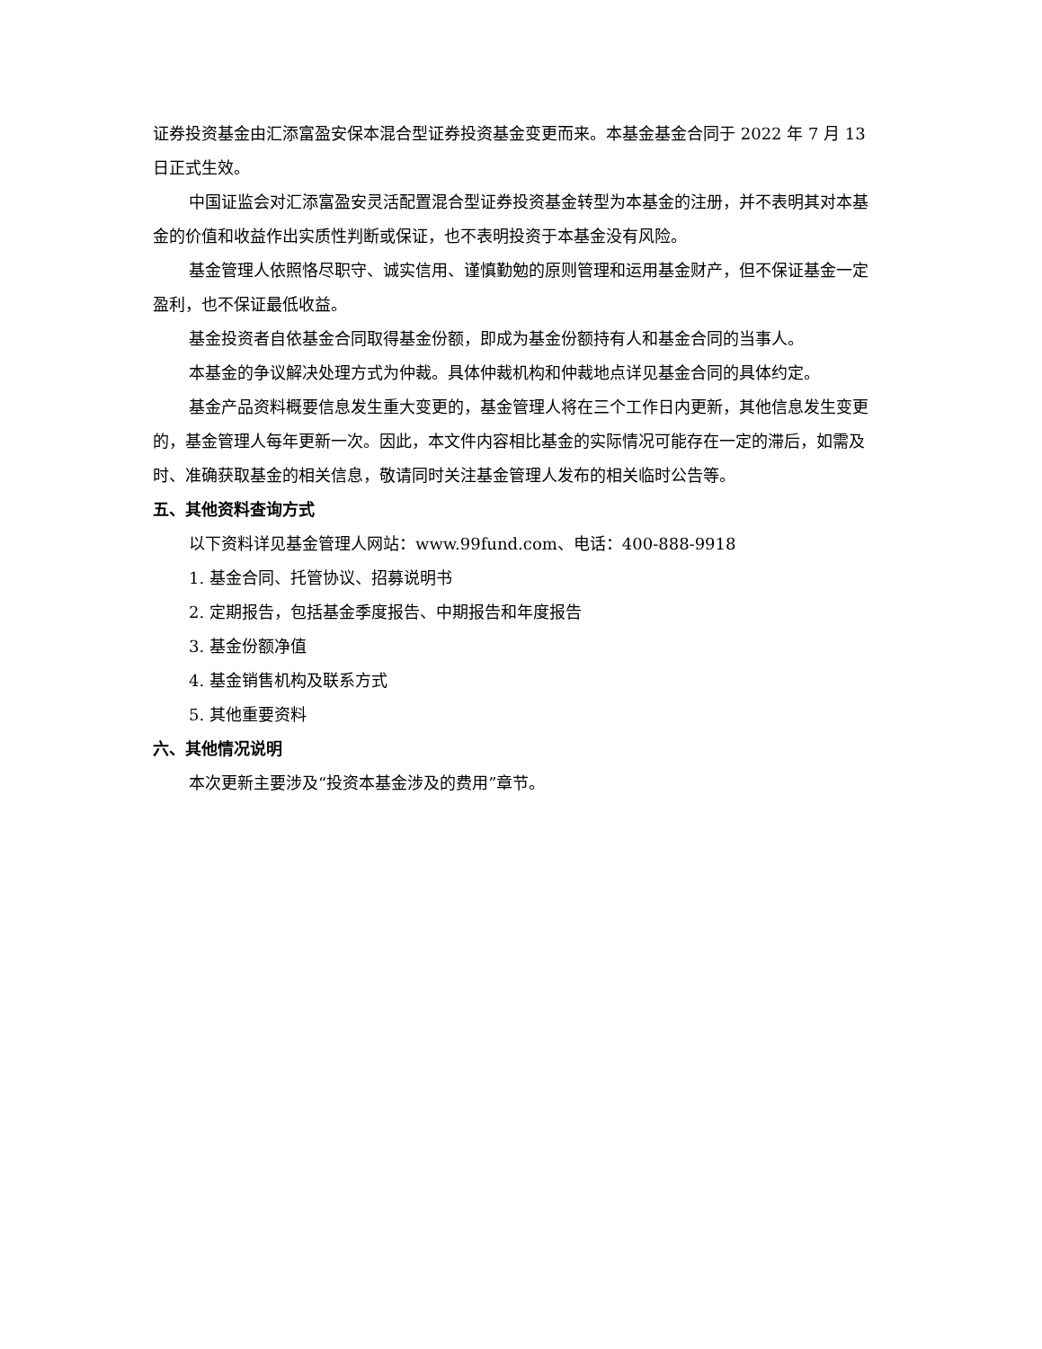证券投资基金由汇添富盈安保本混合型证券投资基金变更而来。本基金基金合同于 2022 年 7 月 13 日正式生效。
中国证监会对汇添富盈安灵活配置混合型证券投资基金转型为本基金的注册，并不表明其对本基金的价值和收益作出实质性判断或保证，也不表明投资于本基金没有风险。
基金管理人依照恪尽职守、诚实信用、谨慎勤勉的原则管理和运用基金财产，但不保证基金一定盈利，也不保证最低收益。
基金投资者自依基金合同取得基金份额，即成为基金份额持有人和基金合同的当事人。
本基金的争议解决处理方式为仲裁。具体仲裁机构和仲裁地点详见基金合同的具体约定。
基金产品资料概要信息发生重大变更的，基金管理人将在三个工作日内更新，其他信息发生变更的，基金管理人每年更新一次。因此，本文件内容相比基金的实际情况可能存在一定的滞后，如需及时、准确获取基金的相关信息，敬请同时关注基金管理人发布的相关临时公告等。
五、其他资料查询方式
以下资料详见基金管理人网站：www.99fund.com、电话：400-888-9918
1. 基金合同、托管协议、招募说明书
2. 定期报告，包括基金季度报告、中期报告和年度报告
3. 基金份额净值
4. 基金销售机构及联系方式
5. 其他重要资料
六、其他情况说明
本次更新主要涉及“投资本基金涉及的费用”章节。